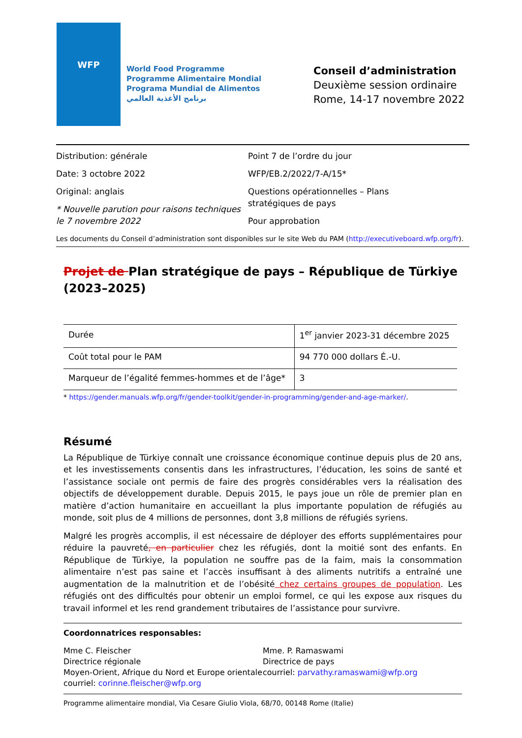WFP
World Food Programme
Programme Alimentaire Mondial
Programa Mundial de Alimentos
برنامج الأغذية العالمي
Conseil d’administration
Deuxième session ordinaire
Rome, 14-17 novembre 2022
Distribution: générale
Date: 3 octobre 2022
Original: anglais
* Nouvelle parution pour raisons techniques le 7 novembre 2022
Point 7 de l’ordre du jour
WFP/EB.2/2022/7-A/15*
Questions opérationnelles – Plans stratégiques de pays
Pour approbation
Les documents du Conseil d’administration sont disponibles sur le site Web du PAM (http://executiveboard.wfp.org/fr).
Projet de Plan stratégique de pays – République de Türkiye (2023–2025)
| Durée | 1<sup>er</sup> janvier 2023-31 décembre 2025 |
| Coût total pour le PAM | 94 770 000 dollars É.-U. |
| Marqueur de l’égalité femmes-hommes et de l’âge* | 3 |
* https://gender.manuals.wfp.org/fr/gender-toolkit/gender-in-programming/gender-and-age-marker/.
Résumé
La République de Türkiye connaît une croissance économique continue depuis plus de 20 ans, et les investissements consentis dans les infrastructures, l’éducation, les soins de santé et l’assistance sociale ont permis de faire des progrès considérables vers la réalisation des objectifs de développement durable. Depuis 2015, le pays joue un rôle de premier plan en matière d’action humanitaire en accueillant la plus importante population de réfugiés au monde, soit plus de 4 millions de personnes, dont 3,8 millions de réfugiés syriens.
Malgré les progrès accomplis, il est nécessaire de déployer des efforts supplémentaires pour réduire la pauvreté, en particulier chez les réfugiés, dont la moitié sont des enfants. En République de Türkiye, la population ne souffre pas de la faim, mais la consommation alimentaire n’est pas saine et l’accès insuffisant à des aliments nutritifs a entraîné une augmentation de la malnutrition et de l’obésité chez certains groupes de population. Les réfugiés ont des difficultés pour obtenir un emploi formel, ce qui les expose aux risques du travail informel et les rend grandement tributaires de l’assistance pour survivre.
Coordonnatrices responsables:
Mme C. Fleischer
Directrice régionale
Moyen-Orient, Afrique du Nord et Europe orientale
courriel: corinne.fleischer@wfp.org
Mme. P. Ramaswami
Directrice de pays
courriel: parvathy.ramaswami@wfp.org
Programme alimentaire mondial, Via Cesare Giulio Viola, 68/70, 00148 Rome (Italie)